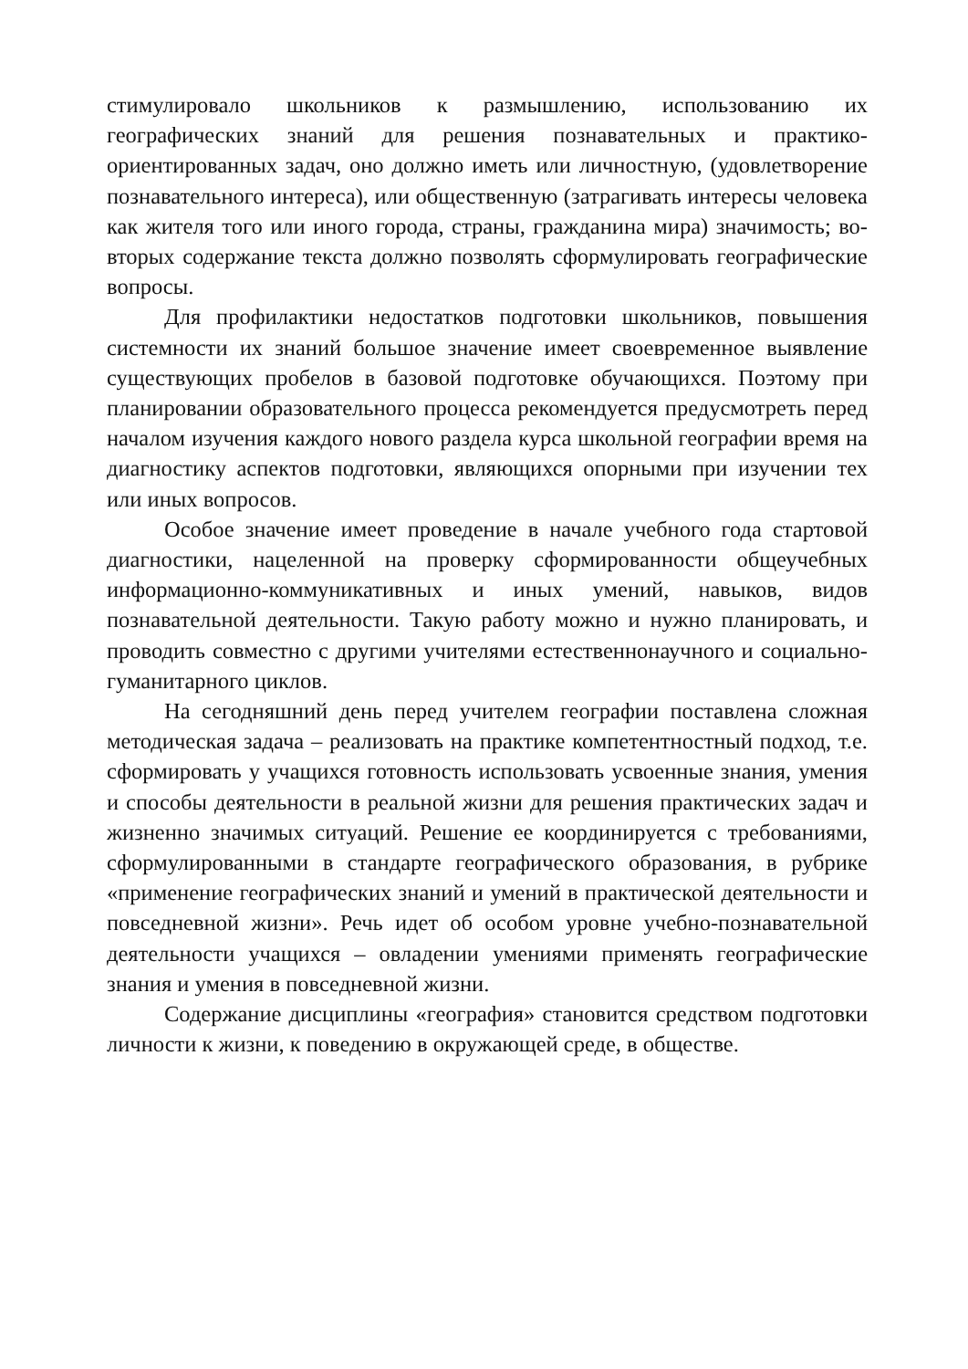стимулировало школьников к размышлению, использованию их географических знаний для решения познавательных и практико-ориентированных задач, оно должно иметь или личностную, (удовлетворение познавательного интереса), или общественную (затрагивать интересы человека как жителя того или иного города, страны, гражданина мира) значимость; во-вторых содержание текста должно позволять сформулировать географические вопросы.
Для профилактики недостатков подготовки школьников, повышения системности их знаний большое значение имеет своевременное выявление существующих пробелов в базовой подготовке обучающихся. Поэтому при планировании образовательного процесса рекомендуется предусмотреть перед началом изучения каждого нового раздела курса школьной географии время на диагностику аспектов подготовки, являющихся опорными при изучении тех или иных вопросов.
Особое значение имеет проведение в начале учебного года стартовой диагностики, нацеленной на проверку сформированности общеучебных информационно-коммуникативных и иных умений, навыков, видов познавательной деятельности. Такую работу можно и нужно планировать, и проводить совместно с другими учителями естественнонаучного и социально-гуманитарного циклов.
На сегодняшний день перед учителем географии поставлена сложная методическая задача – реализовать на практике компетентностный подход, т.е. сформировать у учащихся готовность использовать усвоенные знания, умения и способы деятельности в реальной жизни для решения практических задач и жизненно значимых ситуаций. Решение ее координируется с требованиями, сформулированными в стандарте географического образования, в рубрике «применение географических знаний и умений в практической деятельности и повседневной жизни». Речь идет об особом уровне учебно-познавательной деятельности учащихся – овладении умениями применять географические знания и умения в повседневной жизни.
Содержание дисциплины «география» становится средством подготовки личности к жизни, к поведению в окружающей среде, в обществе.